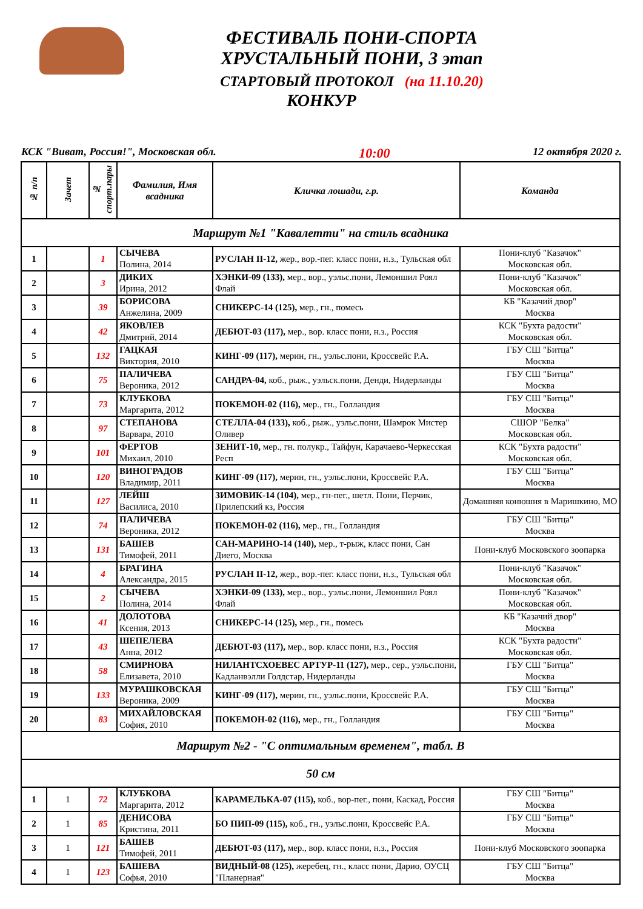ФЕСТИВАЛЬ ПОНИ-СПОРТА
ХРУСТАЛЬНЫЙ ПОНИ, 3 этап
СТАРТОВЫЙ ПРОТОКОЛ (на 11.10.20)
КОНКУР
КСК "Виват, Россия!", Московская обл. 10:00 12 октября 2020 г.
| № п/п | Зачет | № спорт.пары | Фамилия, Имя всадника | Кличка лошади, г.р. | Команда |
| --- | --- | --- | --- | --- | --- |
| Маршрут №1 "Кавалетти" на стиль всадника | | | | | |
| 1 | | 1 | СЫЧЕВА Полина, 2014 | РУСЛАН II-12, жер., вор.-пег. класс пони, н.з., Тульская обл | Пони-клуб "Казачок" Московская обл. |
| 2 | | 3 | ДИКИХ Ирина, 2012 | ХЭНКИ-09 (133), мер., вор., уэльс.пони, Лемоншил Роял Флай | Пони-клуб "Казачок" Московская обл. |
| 3 | | 39 | БОРИСОВА Анжелина, 2009 | СНИКЕРС-14 (125), мер., гн., помесь | КБ "Казачий двор" Москва |
| 4 | | 42 | ЯКОВЛЕВ Дмитрий, 2014 | ДЕБЮТ-03 (117), мер., вор. класс пони, н.з., Россия | КСК "Бухта радости" Московская обл. |
| 5 | | 132 | ГАЦКАЯ Виктория, 2010 | КИНГ-09 (117), мерин, гн., уэльс.пони, Кроссвейс Р.А. | ГБУ СШ "Битца" Москва |
| 6 | | 75 | ПАЛИЧЕВА Вероника, 2012 | САНДРА-04, коб., рыж., уэльск.пони, Денди, Нидерланды | ГБУ СШ "Битца" Москва |
| 7 | | 73 | КЛУБКОВА Маргарита, 2012 | ПОКЕМОН-02 (116), мер., гн., Голландия | ГБУ СШ "Битца" Москва |
| 8 | | 97 | СТЕПАНОВА Варвара, 2010 | СТЕЛЛА-04 (133), коб., рыж., уэльс.пони, Шамрок Мистер Оливер | СШОР "Белка" Московская обл. |
| 9 | | 101 | ФЕРТОВ Михаил, 2010 | ЗЕНИТ-10, мер., гн. полукр., Тайфун, Карачаево-Черкесская Респ | КСК "Бухта радости" Московская обл. |
| 10 | | 120 | ВИНОГРАДОВ Владимир, 2011 | КИНГ-09 (117), мерин, гн., уэльс.пони, Кроссвейс Р.А. | ГБУ СШ "Битца" Москва |
| 11 | | 127 | ЛЕЙШ Василиса, 2010 | ЗИМОВИК-14 (104), мер., гн-пег., шетл. Пони, Перчик, Прилепский кз, Россия | Домашняя конюшня в Маришкино, МО |
| 12 | | 74 | ПАЛИЧЕВА Вероника, 2012 | ПОКЕМОН-02 (116), мер., гн., Голландия | ГБУ СШ "Битца" Москва |
| 13 | | 131 | БАШЕВ Тимофей, 2011 | САН-МАРИНО-14 (140), мер., т-рыж, класс пони, Сан Диего, Москва | Пони-клуб Московского зоопарка |
| 14 | | 4 | БРАГИНА Александра, 2015 | РУСЛАН II-12, жер., вор.-пег. класс пони, н.з., Тульская обл | Пони-клуб "Казачок" Московская обл. |
| 15 | | 2 | СЫЧЕВА Полина, 2014 | ХЭНКИ-09 (133), мер., вор., уэльс.пони, Лемоншил Роял Флай | Пони-клуб "Казачок" Московская обл. |
| 16 | | 41 | ДОЛОТОВА Ксения, 2013 | СНИКЕРС-14 (125), мер., гн., помесь | КБ "Казачий двор" Москва |
| 17 | | 43 | ШЕПЕЛЕВА Анна, 2012 | ДЕБЮТ-03 (117), мер., вор. класс пони, н.з., Россия | КСК "Бухта радости" Московская обл. |
| 18 | | 58 | СМИРНОВА Елизавета, 2010 | НИЛАНТСХОЕВЕС АРТУР-11 (127), мер., сер., уэльс.пони, Кадланвэлли Голдстар, Нидерланды | ГБУ СШ "Битца" Москва |
| 19 | | 133 | МУРАШКОВСКАЯ Вероника, 2009 | КИНГ-09 (117), мерин, гн., уэльс.пони, Кроссвейс Р.А. | ГБУ СШ "Битца" Москва |
| 20 | | 83 | МИХАЙЛОВСКАЯ София, 2010 | ПОКЕМОН-02 (116), мер., гн., Голландия | ГБУ СШ "Битца" Москва |
| Маршрут №2 - "С оптимальным временем", табл. В | | | | | |
| 50 см | | | | | |
| 1 | 1 | 72 | КЛУБКОВА Маргарита, 2012 | КАРАМЕЛЬКА-07 (115), коб., вор-пег., пони, Каскад, Россия | ГБУ СШ "Битца" Москва |
| 2 | 1 | 85 | ДЕНИСОВА Кристина, 2011 | БО ПИП-09 (115), коб., гн., уэльс.пони, Кроссвейс Р.А. | ГБУ СШ "Битца" Москва |
| 3 | 1 | 121 | БАШЕВ Тимофей, 2011 | ДЕБЮТ-03 (117), мер., вор. класс пони, н.з., Россия | Пони-клуб Московского зоопарка |
| 4 | 1 | 123 | БАШЕВА Софья, 2010 | ВИДНЫЙ-08 (125), жеребец, гн., класс пони, Дарио, ОУСЦ "Планерная" | ГБУ СШ "Битца" Москва |